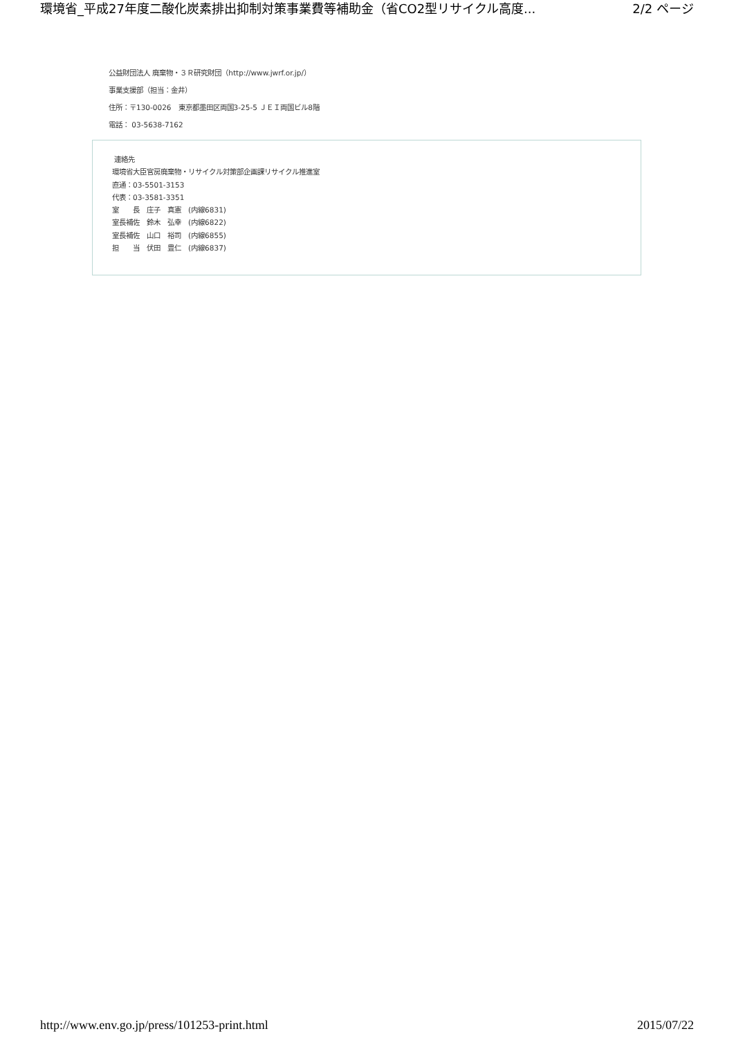環境省_平成27年度二酸化炭素排出抑制対策事業費等補助金（省CO2型リサイクル高度... 2/2 ページ
公益財団法人 廃棄物・３Ｒ研究財団（http://www.jwrf.or.jp/）
事業支援部（担当：金井）
住所：〒130-0026　東京都墨田区両国3-25-5 ＪＥＩ両国ビル8階
電話： 03-5638-7162
連絡先
環境省大臣官房廃棄物・リサイクル対策部企画課リサイクル推進室
直通：03-5501-3153
代表：03-3581-3351
室　　長　庄子　真憲　(内線6831)
室長補佐　鈴木　弘幸　(内線6822)
室長補佐　山口　裕司　(内線6855)
担　　当　伏田　豊仁　(内線6837)
http://www.env.go.jp/press/101253-print.html 2015/07/22